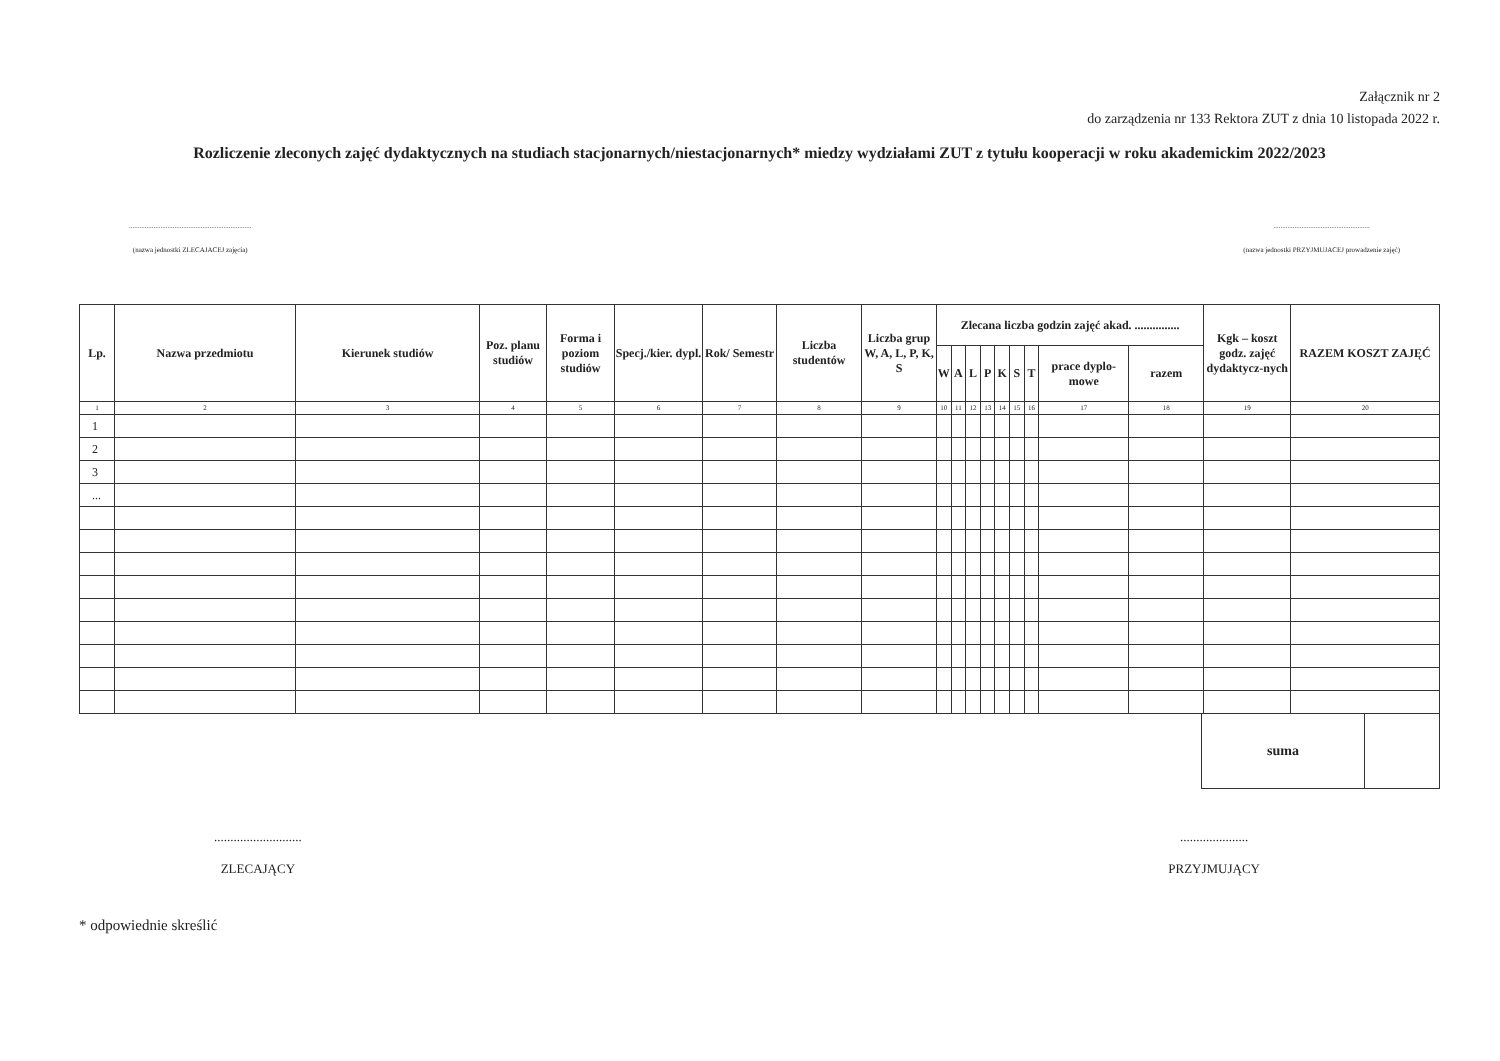Załącznik nr 2
do zarządzenia nr 133 Rektora ZUT z dnia 10 listopada 2022 r.
Rozliczenie zleconych zajęć dydaktycznych na studiach stacjonarnych/niestacjonarnych* miedzy wydziałami ZUT z tytułu kooperacji w roku akademickim 2022/2023
......................................................................
(nazwa jednostki ZLECAJACEJ zajęcia)
.......................................................
(nazwa jednostki PRZYJMUJACEJ prowadzenie zajęć)
| Lp. | Nazwa przedmiotu | Kierunek studiów | Poz. planu studiów | Forma i poziom studiów | Specj./kier. dypl. | Rok/ Semestr | Liczba studentów | Liczba grup W, A, L, P, K, S | Zlecana liczba godzin zajęć akad. ............... | | | | | | | | | Kgk – koszt godz. zajęć dydaktycz-nych | RAZEM KOSZT ZAJĘĆ |
| --- | --- | --- | --- | --- | --- | --- | --- | --- | --- | --- | --- | --- | --- | --- | --- | --- | --- | --- | --- |
| | | | | | | | | | W | A | L | P | K | S | T | prace dyplo-mowe | razem | | |
| 1 | 2 | 3 | 4 | 5 | 6 | 7 | 8 | 9 | 10 | 11 | 12 | 13 | 14 | 15 | 16 | 17 | 18 | 19 | 20 |
| 1 | | | | | | | | | | | | | | | | | | | |
| 2 | | | | | | | | | | | | | | | | | | | |
| 3 | | | | | | | | | | | | | | | | | | | |
| ... | | | | | | | | | | | | | | | | | | | |
| suma | |
...........................
ZLECAJĄCY
.....................
PRZYJMUJĄCY
* odpowiednie skreślić